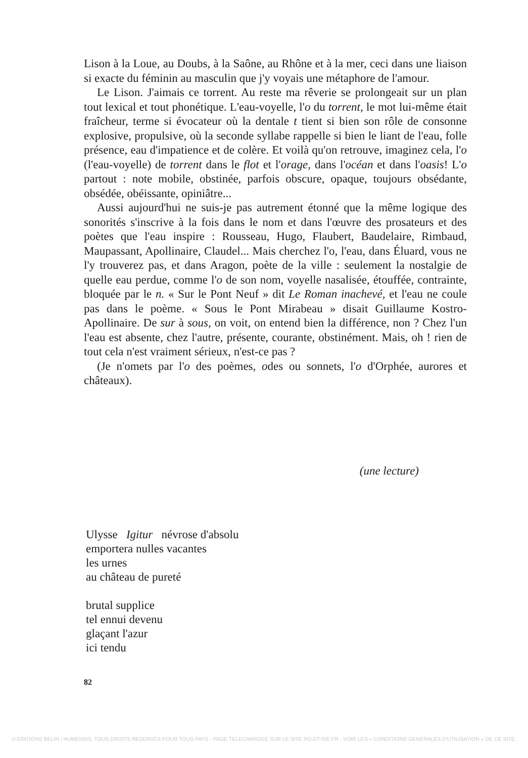Lison à la Loue, au Doubs, à la Saône, au Rhône et à la mer, ceci dans une liaison si exacte du féminin au masculin que j'y voyais une métaphore de l'amour.
Le Lison. J'aimais ce torrent. Au reste ma rêverie se prolongeait sur un plan tout lexical et tout phonétique. L'eau-voyelle, l'o du torrent, le mot lui-même était fraîcheur, terme si évocateur où la dentale t tient si bien son rôle de consonne explosive, propulsive, où la seconde syllabe rappelle si bien le liant de l'eau, folle présence, eau d'impatience et de colère. Et voilà qu'on retrouve, imaginez cela, l'o (l'eau-voyelle) de torrent dans le flot et l'orage, dans l'océan et dans l'oasis! L'o partout : note mobile, obstinée, parfois obscure, opaque, toujours obsédante, obsédée, obéissante, opiniâtre...
Aussi aujourd'hui ne suis-je pas autrement étonné que la même logique des sonorités s'inscrive à la fois dans le nom et dans l'œuvre des prosateurs et des poètes que l'eau inspire : Rousseau, Hugo, Flaubert, Baudelaire, Rimbaud, Maupassant, Apollinaire, Claudel... Mais cherchez l'o, l'eau, dans Éluard, vous ne l'y trouverez pas, et dans Aragon, poète de la ville : seulement la nostalgie de quelle eau perdue, comme l'o de son nom, voyelle nasalisée, étouffée, contrainte, bloquée par le n. « Sur le Pont Neuf » dit Le Roman inachevé, et l'eau ne coule pas dans le poème. « Sous le Pont Mirabeau » disait Guillaume Kostro-Apollinaire. De sur à sous, on voit, on entend bien la différence, non ? Chez l'un l'eau est absente, chez l'autre, présente, courante, obstinément. Mais, oh ! rien de tout cela n'est vraiment sérieux, n'est-ce pas ?
(Je n'omets par l'o des poèmes, odes ou sonnets, l'o d'Orphée, aurores et châteaux).
(une lecture)
Ulysse Igitur névrose d'absolu
emportera nulles vacantes
les urnes
au château de pureté
brutal supplice
tel ennui devenu
glaçant l'azur
ici tendu
82
© EDITIONS BELIN / HUMENSIS. TOUS DROITS RESERVES POUR TOUS PAYS - PAGE TELECHARGEE SUR LE SITE PO-ET-SIE.FR - VOIR LES « CONDITIONS GENERALES D'UTILISATION » DE CE SITE.